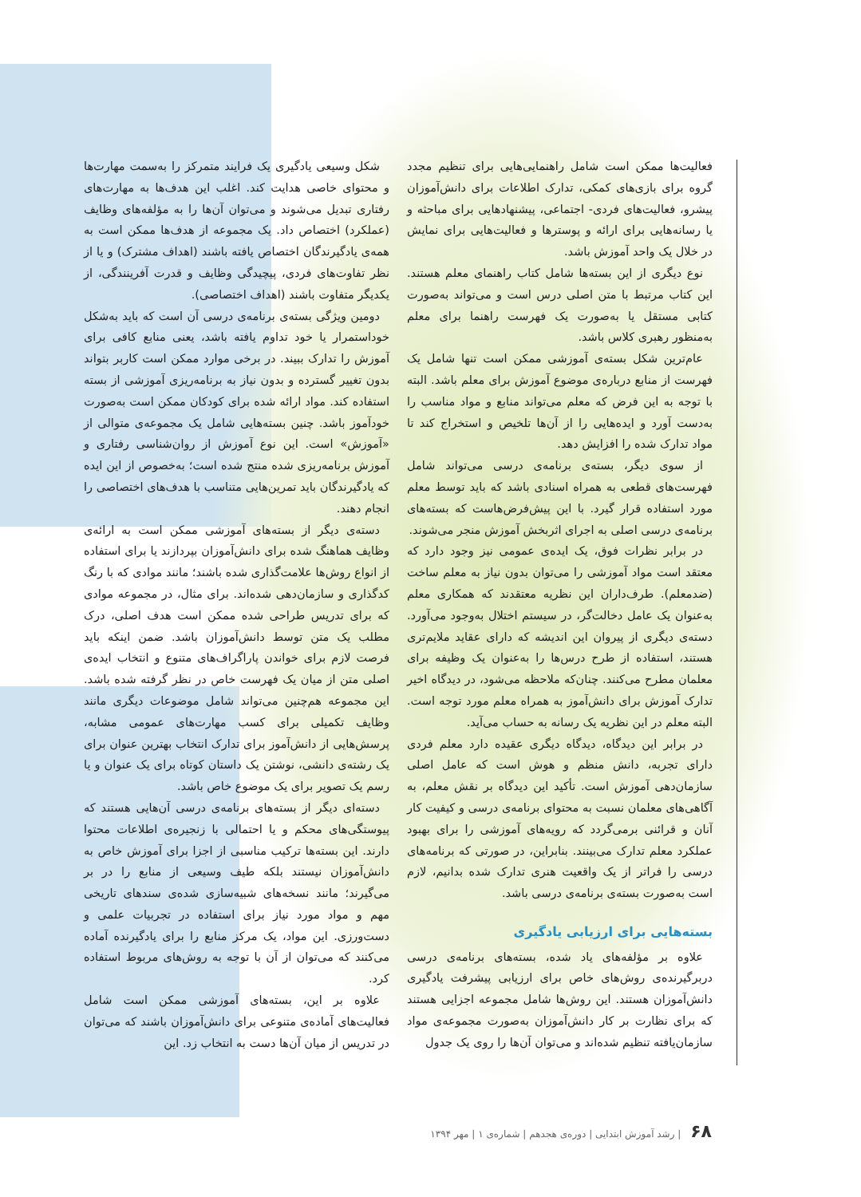شکل وسیعی یادگیری یک فرایند متمرکز را به‌سمت مهارت‌ها و محتوای خاصی هدایت کند. اغلب این هدف‌ها به مهارت‌های رفتاری تبدیل می‌شوند و می‌توان آن‌ها را به مؤلفه‌های وظایف (عملکرد) اختصاص داد. یک مجموعه از هدف‌ها ممکن است به همه‌ی یادگیرندگان اختصاص یافته باشند (اهداف مشترک) و یا از نظر تفاوت‌های فردی، پیچیدگی وظایف و قدرت آفرینندگی، از یکدیگر متفاوت باشند (اهداف اختصاصی).
دومین ویژگی بسته‌ی برنامه‌ی درسی آن است که باید به‌شکل خوداستمرار یا خود تداوم یافته باشد، یعنی منابع کافی برای آموزش را تدارک ببیند. در برخی موارد ممکن است کاربر بتواند بدون تغییر گسترده و بدون نیاز به برنامه‌ریزی آموزشی از بسته استفاده کند. مواد ارائه شده برای کودکان ممکن است به‌صورت خودآموز باشد. چنین بسته‌هایی شامل یک مجموعه‌ی متوالی از «آموزش» است. این نوع آموزش از روان‌شناسی رفتاری و آموزش برنامه‌ریزی شده منتج شده است؛ به‌خصوص از این ایده که یادگیرندگان باید تمرین‌هایی متناسب با هدف‌های اختصاصی را انجام دهند.
دسته‌ی دیگر از بسته‌های آموزشی ممکن است به ارائه‌ی وظایف هماهنگ شده برای دانش‌آموزان بپردازند یا برای استفاده از انواع روش‌ها علامت‌گذاری شده باشند؛ مانند موادی که با رنگ کدگذاری و سازمان‌دهی شده‌اند. برای مثال، در مجموعه موادی که برای تدریس طراحی شده ممکن است هدف اصلی، درک مطلب یک متن توسط دانش‌آموزان باشد. ضمن اینکه باید فرصت لازم برای خواندن پاراگراف‌های متنوع و انتخاب ایده‌ی اصلی متن از میان یک فهرست خاص در نظر گرفته شده باشد. این مجموعه هم‌چنین می‌تواند شامل موضوعات دیگری مانند وظایف تکمیلی برای کسب مهارت‌های عمومی مشابه، پرسش‌هایی از دانش‌آموز برای تدارک انتخاب بهترین عنوان برای یک رشته‌ی دانشی، نوشتن یک داستان کوتاه برای یک عنوان و یا رسم یک تصویر برای یک موضوع خاص باشد.
دسته‌ای دیگر از بسته‌های برنامه‌ی درسی آن‌هایی هستند که پیوستگی‌های محکم و یا احتمالی با زنجیره‌ی اطلاعات محتوا دارند. این بسته‌ها ترکیب مناسبی از اجزا برای آموزش خاص به دانش‌آموزان نیستند بلکه طیف وسیعی از منابع را در بر می‌گیرند؛ مانند نسخه‌های شبیه‌سازی شده‌ی سندهای تاریخی مهم و مواد مورد نیاز برای استفاده در تجربیات علمی و دست‌ورزی. این مواد، یک مرکز منابع را برای یادگیرنده آماده می‌کنند که می‌توان از آن با توجه به روش‌های مربوط استفاده کرد.
علاوه بر این، بسته‌های آموزشی ممکن است شامل فعالیت‌های آماده‌ی متنوعی برای دانش‌آموزان باشند که می‌توان در تدریس از میان آن‌ها دست به انتخاب زد. این
فعالیت‌ها ممکن است شامل راهنمایی‌هایی برای تنظیم مجدد گروه برای بازی‌های کمکی، تدارک اطلاعات برای دانش‌آموزان پیشرو، فعالیت‌های فردی- اجتماعی، پیشنهادهایی برای مباحثه و یا رسانه‌هایی برای ارائه و پوسترها و فعالیت‌هایی برای نمایش در خلال یک واحد آموزش باشد.
نوع دیگری از این بسته‌ها شامل کتاب راهنمای معلم هستند. این کتاب مرتبط با متن اصلی درس است و می‌تواند به‌صورت کتابی مستقل یا به‌صورت یک فهرست راهنما برای معلم به‌منظور رهبری کلاس باشد.
عام‌ترین شکل بسته‌ی آموزشی ممکن است تنها شامل یک فهرست از منابع درباره‌ی موضوع آموزش برای معلم باشد. البته با توجه به این فرض که معلم می‌تواند منابع و مواد مناسب را به‌دست آورد و ایده‌هایی را از آن‌ها تلخیص و استخراج کند تا مواد تدارک شده را افزایش دهد.
از سوی دیگر، بسته‌ی برنامه‌ی درسی می‌تواند شامل فهرست‌های قطعی به همراه اسنادی باشد که باید توسط معلم مورد استفاده قرار گیرد. با این پیش‌فرض‌هاست که بسته‌های برنامه‌ی درسی اصلی به اجرای اثربخش آموزش منجر می‌شوند.
در برابر نظرات فوق، یک ایده‌ی عمومی نیز وجود دارد که معتقد است مواد آموزشی را می‌توان بدون نیاز به معلم ساخت (ضدمعلم). طرف‌داران این نظریه معتقدند که همکاری معلم به‌عنوان یک عامل دخالت‌گر، در سیستم اختلال به‌وجود می‌آورد. دسته‌ی دیگری از پیروان این اندیشه که دارای عقاید ملایم‌تری هستند، استفاده از طرح درس‌ها را به‌عنوان یک وظیفه برای معلمان مطرح می‌کنند. چنان‌که ملاحظه می‌شود، در دیدگاه اخیر تدارک آموزش برای دانش‌آموز به همراه معلم مورد توجه است. البته معلم در این نظریه یک رسانه به حساب می‌آید.
در برابر این دیدگاه، دیدگاه دیگری عقیده دارد معلم فردی دارای تجربه، دانش منظم و هوش است که عامل اصلی سازمان‌دهی آموزش است. تأکید این دیدگاه بر نقش معلم، به آگاهی‌های معلمان نسبت به محتوای برنامه‌ی درسی و کیفیت کار آنان و قرائنی برمی‌گردد که رویه‌های آموزشی را برای بهبود عملکرد معلم تدارک می‌بینند. بنابراین، در صورتی که برنامه‌های درسی را فراتر از یک واقعیت هنری تدارک شده بدانیم، لازم است به‌صورت بسته‌ی برنامه‌ی درسی باشد.
بسته‌هایی برای ارزیابی یادگیری
علاوه بر مؤلفه‌های یاد شده، بسته‌های برنامه‌ی درسی دربرگیرنده‌ی روش‌های خاص برای ارزیابی پیشرفت یادگیری دانش‌آموزان هستند. این روش‌ها شامل مجموعه اجزایی هستند که برای نظارت بر کار دانش‌آموزان به‌صورت مجموعه‌ی مواد سازمان‌یافته تنظیم شده‌اند و می‌توان آن‌ها را روی یک جدول
۶۸ | رشد آموزش ابتدایی | دوره‌ی هجدهم | شماره‌ی ۱ | مهر ۱۳۹۴